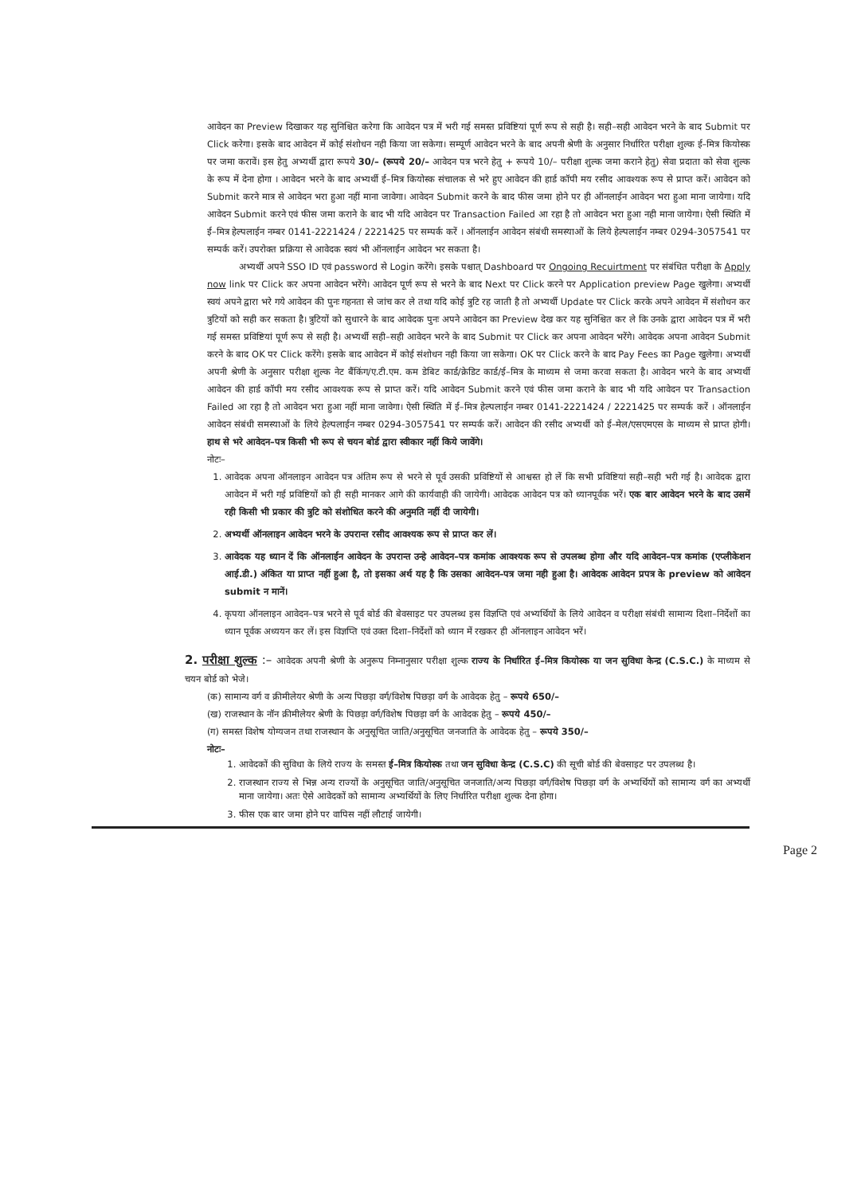आवेदन का Preview दिखाकर यह सुनिश्चित करेगा कि आवेदन पत्र में भरी गई समस्त प्रविष्टियां पूर्ण रूप से सही है। सही–सही आवेदन भरने के बाद Submit पर Click करेगा। इसके बाद आवेदन में कोई संशोधन नही किया जा सकेगा। सम्पूर्ण आवेदन भरने के बाद अपनी श्रेणी के अनुसार निर्धारित परीक्षा शुल्क ई–मित्र कियोस्क पर जमा करावें। इस हेतु अभ्यर्थी द्वारा रूपये 30/– (रूपये 20/– आवेदन पत्र भरने हेतु + रूपये 10/– परीक्षा शुल्क जमा कराने हेतु) सेवा प्रदाता को सेवा शुल्क के रूप में देना होगा । आवेदन भरने के बाद अभ्यर्थी ई–मित्र कियोस्क संचालक से भरे हुए आवेदन की हार्ड कॉपी मय रसीद आवश्यक रूप से प्राप्त करें। आवेदन को Submit करने मात्र से आवेदन भरा हुआ नहीं माना जावेगा। आवेदन Submit करने के बाद फीस जमा होने पर ही ऑनलाईन आवेदन भरा हुआ माना जायेगा। यदि आवेदन Submit करने एवं फीस जमा कराने के बाद भी यदि आवेदन पर Transaction Failed आ रहा है तो आवेदन भरा हुआ नही माना जायेगा। ऐसी स्थिति में ई–मित्र हेल्पलाईन नम्बर 0141-2221424 / 2221425 पर सम्पर्क करें । ऑनलाईन आवेदन संबंधी समस्याओं के लिये हेल्पलाईन नम्बर 0294-3057541 पर सम्पर्क करें। उपरोक्त प्रक्रिया से आवेदक स्वयं भी ऑनलाईन आवेदन भर सकता है।
अभ्यर्थी अपने SSO ID एवं password से Login करेंगे। इसके पश्चात् Dashboard पर Ongoing Recuirtment पर संबंधित परीक्षा के Apply now link पर Click कर अपना आवेदन भरेंगे। आवेदन पूर्ण रूप से भरने के बाद Next पर Click करने पर Application preview Page खुलेगा। अभ्यर्थी स्वयं अपने द्वारा भरे गये आवेदन की पुनः गहनता से जांच कर ले तथा यदि कोई त्रुटि रह जाती है तो अभ्यर्थी Update पर Click करके अपने आवेदन में संशोधन कर त्रुटियों को सही कर सकता है। त्रुटियों को सुधारने के बाद आवेदक पुनः अपने आवेदन का Preview देख कर यह सुनिश्चित कर ले कि उनके द्वारा आवेदन पत्र में भरी गई समस्त प्रविष्टियां पूर्ण रूप से सही है। अभ्यर्थी सही–सही आवेदन भरने के बाद Submit पर Click कर अपना आवेदन भरेंगे। आवेदक अपना आवेदन Submit करने के बाद OK पर Click करेंगे। इसके बाद आवेदन में कोई संशोधन नही किया जा सकेगा। OK पर Click करने के बाद Pay Fees का Page खुलेगा। अभ्यर्थी अपनी श्रेणी के अनुसार परीक्षा शुल्क नेट बैंकिंग/ए.टी.एम. कम डेबिट कार्ड/क्रेडिट कार्ड/ई–मित्र के माध्यम से जमा करवा सकता है। आवेदन भरने के बाद अभ्यर्थी आवेदन की हार्ड कॉपी मय रसीद आवश्यक रूप से प्राप्त करें। यदि आवेदन Submit करने एवं फीस जमा कराने के बाद भी यदि आवेदन पर Transaction Failed आ रहा है तो आवेदन भरा हुआ नहीं माना जावेगा। ऐसी स्थिति में ई–मित्र हेल्पलाईन नम्बर 0141-2221424 / 2221425 पर सम्पर्क करें । ऑनलाईन आवेदन संबंधी समस्याओं के लिये हेल्पलाईन नम्बर 0294-3057541 पर सम्पर्क करें। आवेदन की रसीद अभ्यर्थी को ई–मेल/एसएमएस के माध्यम से प्राप्त होगी। हाथ से भरे आवेदन–पत्र किसी भी रूप से चयन बोर्ड द्वारा स्वीकार नहीं किये जावेंगे।
नोटः–
1. आवेदक अपना ऑनलाइन आवेदन पत्र अंतिम रूप से भरने से पूर्व उसकी प्रविष्टियों से आश्वस्त हो लें कि सभी प्रविष्टियां सही–सही भरी गई है। आवेदक द्वारा आवेदन में भरी गई प्रविष्टियों को ही सही मानकर आगे की कार्यवाही की जायेगी। आवेदक आवेदन पत्र को ध्यानपूर्वक भरें। एक बार आवेदन भरने के बाद उसमें रही किसी भी प्रकार की त्रुटि को संशोधित करने की अनुमति नहीं दी जायेगी।
2. अभ्यर्थी ऑनलाइन आवेदन भरने के उपरान्त रसीद आवश्यक रूप से प्राप्त कर लें।
3. आवेदक यह ध्यान दें कि ऑनलाईन आवेदन के उपरान्त उन्हे आवेदन–पत्र कमांक आवश्यक रूप से उपलब्ध होगा और यदि आवेदन–पत्र कमांक (एप्लीकेशन आई.डी.) अंकित या प्राप्त नहीं हुआ है, तो इसका अर्थ यह है कि उसका आवेदन–पत्र जमा नही हुआ है। आवेदक आवेदन प्रपत्र के preview को आवेदन submit न मानें।
4. कृपया ऑनलाइन आवेदन–पत्र भरने से पूर्व बोर्ड की बेवसाइट पर उपलब्ध इस विज्ञप्ति एवं अभ्यर्थियों के लिये आवेदन व परीक्षा संबंधी सामान्य दिशा–निर्देशों का ध्यान पूर्वक अध्ययन कर लें। इस विज्ञप्ति एवं उक्त दिशा–निर्देशों को ध्यान में रखकर ही ऑनलाइन आवेदन भरें।
2. परीक्षा शुल्क :– आवेदक अपनी श्रेणी के अनुरूप निम्नानुसार परीक्षा शुल्क राज्य के निर्धारित ई–मित्र कियोस्क या जन सुविधा केन्द्र (C.S.C.) के माध्यम से चयन बोर्ड को भेजे।
(क) सामान्य वर्ग व क्रीमीलेयर श्रेणी के अन्य पिछड़ा वर्ग/विशेष पिछड़ा वर्ग के आवेदक हेतु – रूपये 650/–
(ख) राजस्थान के नॉन क्रीमीलेयर श्रेणी के पिछड़ा वर्ग/विशेष पिछड़ा वर्ग के आवेदक हेतु – रूपये 450/–
(ग) समस्त विशेष योग्यजन तथा राजस्थान के अनुसूचित जाति/अनुसूचित जनजाति के आवेदक हेतु – रूपये 350/–
नोटः–
1. आवेदकों की सुविधा के लिये राज्य के समस्त ई–मित्र कियोस्क तथा जन सुविधा केन्द्र (C.S.C) की सूची बोर्ड की बेवसाइट पर उपलब्ध है।
2. राजस्थान राज्य से भिन्न अन्य राज्यों के अनुसूचित जाति/अनुसूचित जनजाति/अन्य पिछड़ा वर्ग/विशेष पिछड़ा वर्ग के अभ्यर्थियों को सामान्य वर्ग का अभ्यर्थी माना जायेगा। अतः ऐसे आवेदकों को सामान्य अभ्यर्थियों के लिए निर्धारित परीक्षा शुल्क देना होगा।
3. फीस एक बार जमा होने पर वापिस नहीं लौटाई जायेगी।
Page 2